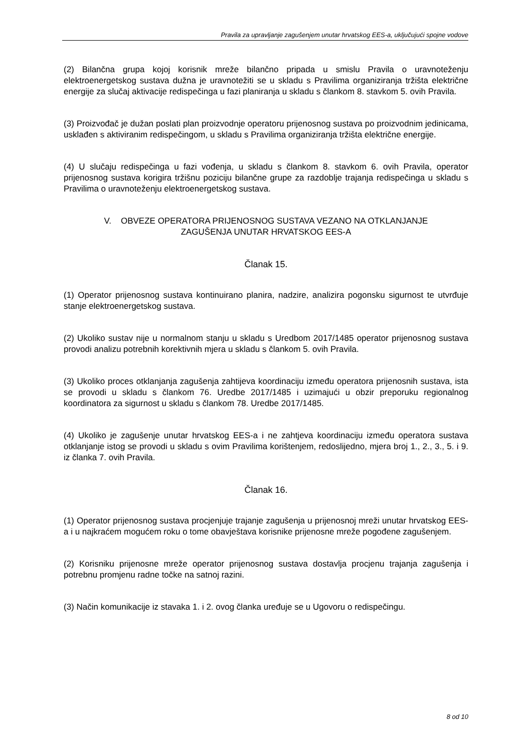Pravila za upravljanje zagušenjem unutar hrvatskog EES-a, uključujući spojne vodove
(2) Bilančna grupa kojoj korisnik mreže bilančno pripada u smislu Pravila o uravnoteženju elektroenergetskog sustava dužna je uravnotežiti se u skladu s Pravilima organiziranja tržišta električne energije za slučaj aktivacije redispečinga u fazi planiranja u skladu s člankom 8. stavkom 5. ovih Pravila.
(3) Proizvođač je dužan poslati plan proizvodnje operatoru prijenosnog sustava po proizvodnim jedinicama, usklađen s aktiviranim redispečingom, u skladu s Pravilima organiziranja tržišta električne energije.
(4) U slučaju redispečinga u fazi vođenja, u skladu s člankom 8. stavkom 6. ovih Pravila, operator prijenosnog sustava korigira tržišnu poziciju bilančne grupe za razdoblje trajanja redispečinga u skladu s Pravilima o uravnoteženju elektroenergetskog sustava.
V. OBVEZE OPERATORA PRIJENOSNOG SUSTAVA VEZANO NA OTKLANJANJE
ZAGUŠENJA UNUTAR HRVATSKOG EES-A
Članak 15.
(1) Operator prijenosnog sustava kontinuirano planira, nadzire, analizira pogonsku sigurnost te utvrđuje stanje elektroenergetskog sustava.
(2) Ukoliko sustav nije u normalnom stanju u skladu s Uredbom 2017/1485 operator prijenosnog sustava provodi analizu potrebnih korektivnih mjera u skladu s člankom 5. ovih Pravila.
(3) Ukoliko proces otklanjanja zagušenja zahtijeva koordinaciju između operatora prijenosnih sustava, ista se provodi u skladu s člankom 76. Uredbe 2017/1485 i uzimajući u obzir preporuku regionalnog koordinatora za sigurnost u skladu s člankom 78. Uredbe 2017/1485.
(4) Ukoliko je zagušenje unutar hrvatskog EES-a i ne zahtjeva koordinaciju između operatora sustava otklanjanje istog se provodi u skladu s ovim Pravilima korištenjem, redoslijedno, mjera broj 1., 2., 3., 5. i 9. iz članka 7. ovih Pravila.
Članak 16.
(1) Operator prijenosnog sustava procjenjuje trajanje zagušenja u prijenosnoj mreži unutar hrvatskog EES-a i u najkraćem mogućem roku o tome obavještava korisnike prijenosne mreže pogođene zagušenjem.
(2) Korisniku prijenosne mreže operator prijenosnog sustava dostavlja procjenu trajanja zagušenja i potrebnu promjenu radne točke na satnoj razini.
(3) Način komunikacije iz stavaka 1. i 2. ovog članka uređuje se u Ugovoru o redispečingu.
8 od 10